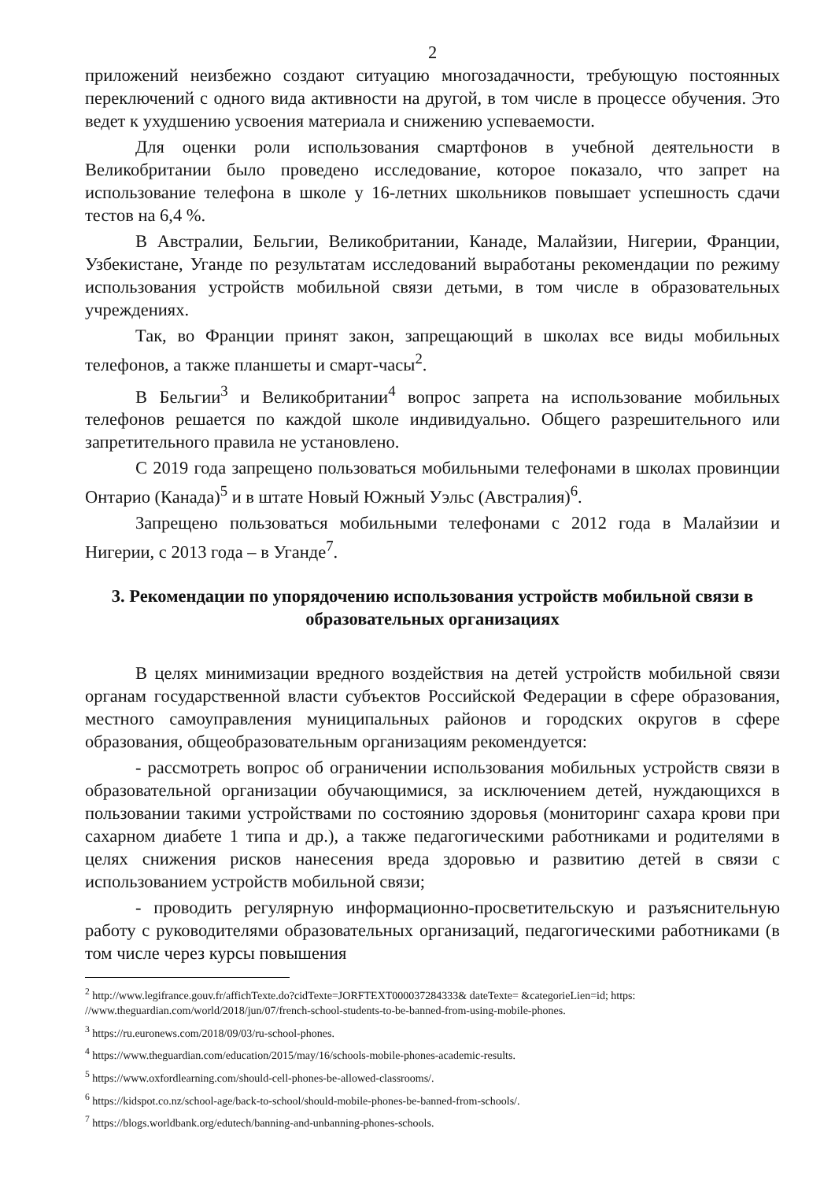2
приложений неизбежно создают ситуацию многозадачности, требующую постоянных переключений с одного вида активности на другой, в том числе в процессе обучения. Это ведет к ухудшению усвоения материала и снижению успеваемости.
Для оценки роли использования смартфонов в учебной деятельности в Великобритании было проведено исследование, которое показало, что запрет на использование телефона в школе у 16-летних школьников повышает успешность сдачи тестов на 6,4 %.
В Австралии, Бельгии, Великобритании, Канаде, Малайзии, Нигерии, Франции, Узбекистане, Уганде по результатам исследований выработаны рекомендации по режиму использования устройств мобильной связи детьми, в том числе в образовательных учреждениях.
Так, во Франции принят закон, запрещающий в школах все виды мобильных телефонов, а также планшеты и смарт-часы<sup>2</sup>.
В Бельгии<sup>3</sup> и Великобритании<sup>4</sup> вопрос запрета на использование мобильных телефонов решается по каждой школе индивидуально. Общего разрешительного или запретительного правила не установлено.
С 2019 года запрещено пользоваться мобильными телефонами в школах провинции Онтарио (Канада)<sup>5</sup> и в штате Новый Южный Уэльс (Австралия)<sup>6</sup>.
Запрещено пользоваться мобильными телефонами с 2012 года в Малайзии и Нигерии, с 2013 года – в Уганде<sup>7</sup>.
3. Рекомендации по упорядочению использования устройств мобильной связи в образовательных организациях
В целях минимизации вредного воздействия на детей устройств мобильной связи органам государственной власти субъектов Российской Федерации в сфере образования, местного самоуправления муниципальных районов и городских округов в сфере образования, общеобразовательным организациям рекомендуется:
- рассмотреть вопрос об ограничении использования мобильных устройств связи в образовательной организации обучающимися, за исключением детей, нуждающихся в пользовании такими устройствами по состоянию здоровья (мониторинг сахара крови при сахарном диабете 1 типа и др.), а также педагогическими работниками и родителями в целях снижения рисков нанесения вреда здоровью и развитию детей в связи с использованием устройств мобильной связи;
- проводить регулярную информационно-просветительскую и разъяснительную работу с руководителями образовательных организаций, педагогическими работниками (в том числе через курсы повышения
<sup>2</sup> http://www.legifrance.gouv.fr/affichTexte.do?cidTexte=JORFTEXT000037284333& dateTexte= &categorieLien=id; https: //www.theguardian.com/world/2018/jun/07/french-school-students-to-be-banned-from-using-mobile-phones.
<sup>3</sup> https://ru.euronews.com/2018/09/03/ru-school-phones.
<sup>4</sup> https://www.theguardian.com/education/2015/may/16/schools-mobile-phones-academic-results.
<sup>5</sup> https://www.oxfordlearning.com/should-cell-phones-be-allowed-classrooms/.
<sup>6</sup> https://kidspot.co.nz/school-age/back-to-school/should-mobile-phones-be-banned-from-schools/.
<sup>7</sup> https://blogs.worldbank.org/edutech/banning-and-unbanning-phones-schools.